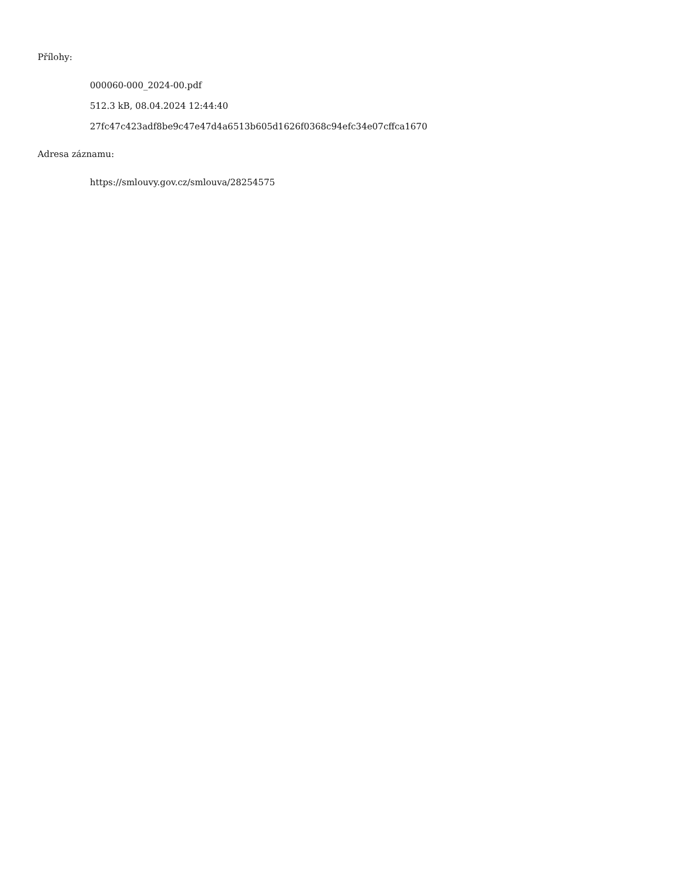Přílohy:
000060-000_2024-00.pdf
512.3 kB, 08.04.2024 12:44:40
27fc47c423adf8be9c47e47d4a6513b605d1626f0368c94efc34e07cffca1670
Adresa záznamu:
https://smlouvy.gov.cz/smlouva/28254575